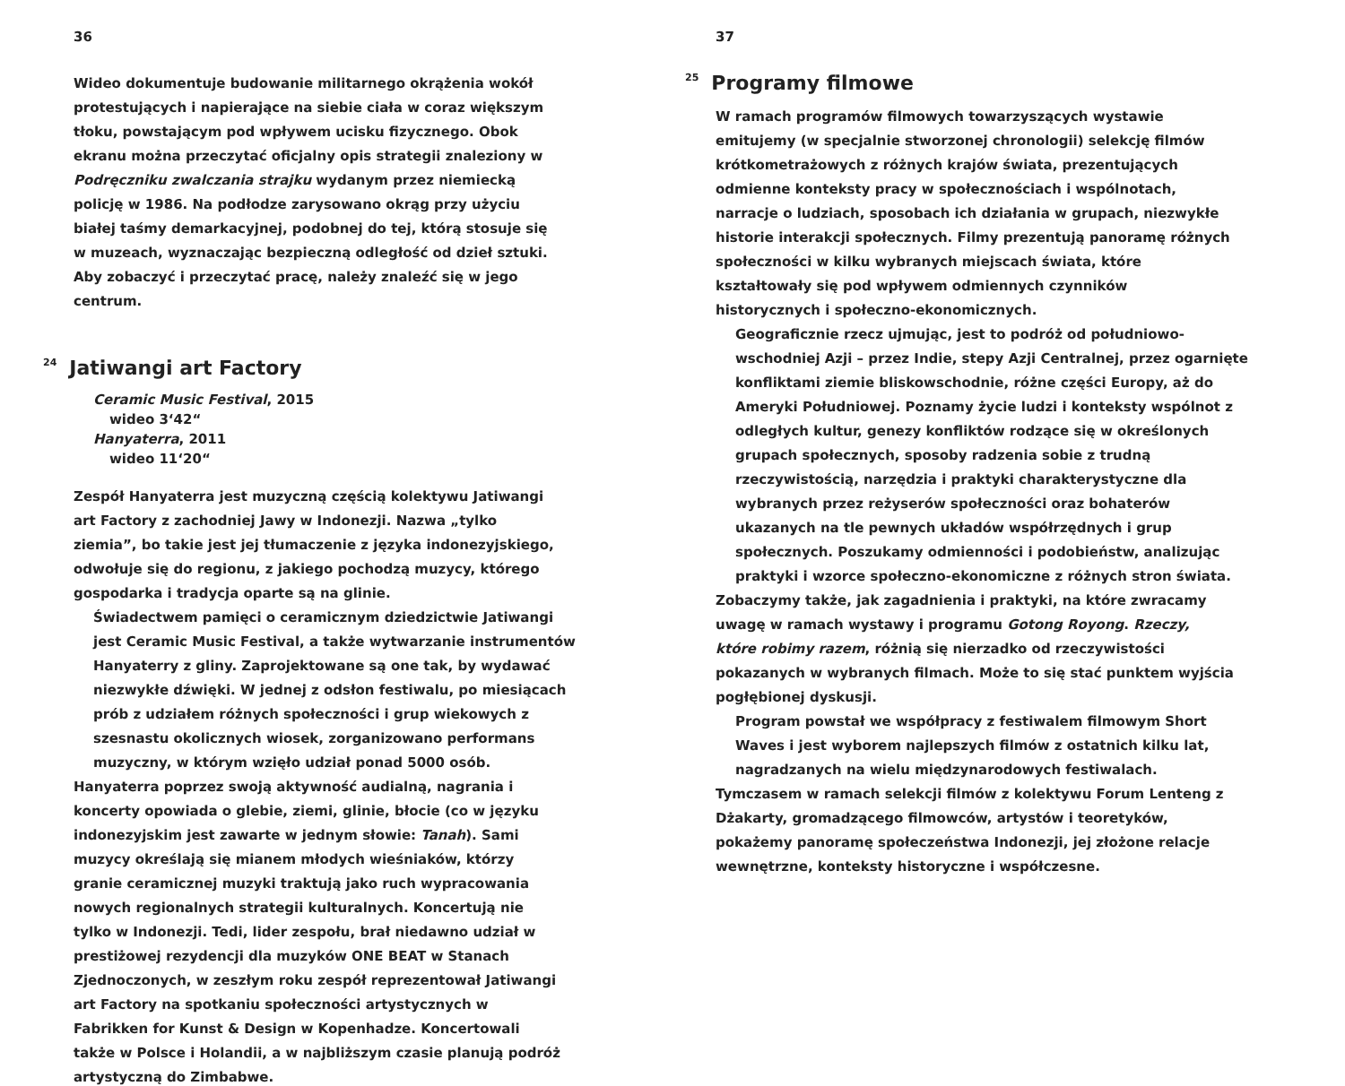36
Wideo dokumentuje budowanie militarnego okrążenia wokół protestujących i napierające na siebie ciała w coraz większym tłoku, powstającym pod wpływem ucisku fizycznego. Obok ekranu można przeczytać oficjalny opis strategii znaleziony w Podręczniku zwalczania strajku wydanym przez niemiecką policję w 1986. Na podłodze zarysowano okrąg przy użyciu białej taśmy demarkacyjnej, podobnej do tej, którą stosuje się w muzeach, wyznaczając bezpieczną odległość od dzieł sztuki. Aby zobaczyć i przeczytać pracę, należy znaleźć się w jego centrum.
<sup>24</sup> Jatiwangi art Factory
Ceramic Music Festival, 2015
wideo 3‘42“
Hanyaterra, 2011
wideo 11‘20“
Zespół Hanyaterra jest muzyczną częścią kolektywu Jatiwangi art Factory z zachodniej Jawy w Indonezji. Nazwa „tylko ziemia”, bo takie jest jej tłumaczenie z języka indonezyjskiego, odwołuje się do regionu, z jakiego pochodzą muzycy, którego gospodarka i tradycja oparte są na glinie.
Świadectwem pamięci o ceramicznym dziedzictwie Jatiwangi jest Ceramic Music Festival, a także wytwarzanie instrumentów Hanyaterry z gliny. Zaprojektowane są one tak, by wydawać niezwykłe dźwięki. W jednej z odsłon festiwalu, po miesiącach prób z udziałem różnych społeczności i grup wiekowych z szesnastu okolicznych wiosek, zorganizowano performans muzyczny, w którym wzięło udział ponad 5000 osób.
Hanyaterra poprzez swoją aktywność audialną, nagrania i koncerty opowiada o glebie, ziemi, glinie, błocie (co w języku indonezyjskim jest zawarte w jednym słowie: Tanah). Sami muzycy określają się mianem młodych wieśniaków, którzy granie ceramicznej muzyki traktują jako ruch wypracowania nowych regionalnych strategii kulturalnych. Koncertują nie tylko w Indonezji. Tedi, lider zespołu, brał niedawno udział w prestiżowej rezydencji dla muzyków ONE BEAT w Stanach Zjednoczonych, w zeszłym roku zespół reprezentował Jatiwangi art Factory na spotkaniu społeczności artystycznych w Fabrikken for Kunst & Design w Kopenhadze. Koncertowali także w Polsce i Holandii, a w najbliższym czasie planują podróż artystyczną do Zimbabwe.
37
<sup>25</sup> Programy filmowe
W ramach programów filmowych towarzyszących wystawie emitujemy (w specjalnie stworzonej chronologii) selekcję filmów krótkometrażowych z różnych krajów świata, prezentujących odmienne konteksty pracy w społecznościach i wspólnotach, narracje o ludziach, sposobach ich działania w grupach, niezwykłe historie interakcji społecznych. Filmy prezentują panoramę różnych społeczności w kilku wybranych miejscach świata, które kształtowały się pod wpływem odmiennych czynników historycznych i społeczno-ekonomicznych.
Geograficznie rzecz ujmując, jest to podróż od południowo-wschodniej Azji – przez Indie, stepy Azji Centralnej, przez ogarnięte konfliktami ziemie bliskowschodnie, różne części Europy, aż do Ameryki Południowej. Poznamy życie ludzi i konteksty wspólnot z odległych kultur, genezy konfliktów rodzące się w określonych grupach społecznych, sposoby radzenia sobie z trudną rzeczywistością, narzędzia i praktyki charakterystyczne dla wybranych przez reżyserów społeczności oraz bohaterów ukazanych na tle pewnych układów współrzędnych i grup społecznych. Poszukamy odmienności i podobieństw, analizując praktyki i wzorce społeczno-ekonomiczne z różnych stron świata.
Zobaczymy także, jak zagadnienia i praktyki, na które zwracamy uwagę w ramach wystawy i programu Gotong Royong. Rzeczy, które robimy razem, różnią się nierzadko od rzeczywistości pokazanych w wybranych filmach. Może to się stać punktem wyjścia pogłębionej dyskusji.
Program powstał we współpracy z festiwalem filmowym Short Waves i jest wyborem najlepszych filmów z ostatnich kilku lat, nagradzanych na wielu międzynarodowych festiwalach.
Tymczasem w ramach selekcji filmów z kolektywu Forum Lenteng z Dżakarty, gromadzącego filmowców, artystów i teoretyków, pokażemy panoramę społeczeństwa Indonezji, jej złożone relacje wewnętrzne, konteksty historyczne i współczesne.